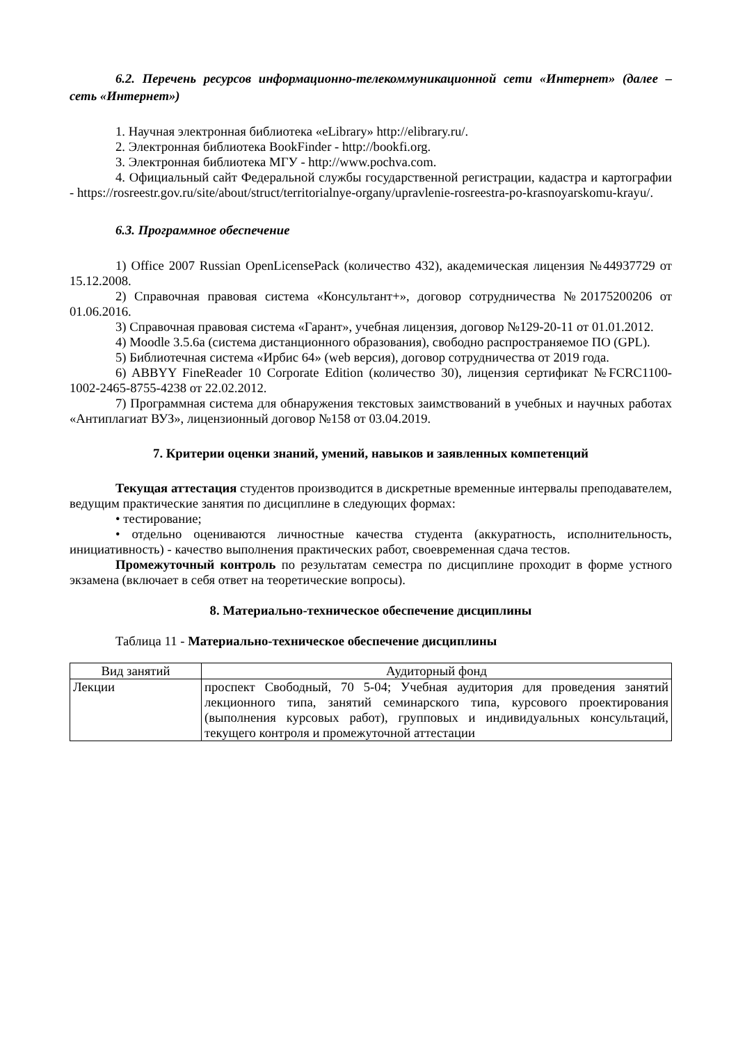6.2. Перечень ресурсов информационно-телекоммуникационной сети «Интернет» (далее – сеть «Интернет»)
1. Научная электронная библиотека «eLibrary» http://elibrary.ru/.
2. Электронная библиотека BookFinder - http://bookfi.org.
3. Электронная библиотека МГУ - http://www.pochva.com.
4. Официальный сайт Федеральной службы государственной регистрации, кадастра и картографии - https://rosreestr.gov.ru/site/about/struct/territorialnye-organy/upravlenie-rosreestra-po-krasnoyarskomu-krayu/.
6.3. Программное обеспечение
1) Office 2007 Russian OpenLicensePack (количество 432), академическая лицензия №44937729 от 15.12.2008.
2) Справочная правовая система «Консультант+», договор сотрудничества №20175200206 от 01.06.2016.
3) Справочная правовая система «Гарант», учебная лицензия, договор №129-20-11 от 01.01.2012.
4) Moodle 3.5.6a (система дистанционного образования), свободно распространяемое ПО (GPL).
5) Библиотечная система «Ирбис 64» (web версия), договор сотрудничества от 2019 года.
6) ABBYY FineReader 10 Corporate Edition (количество 30), лицензия сертификат №FCRC1100-1002-2465-8755-4238 от 22.02.2012.
7) Программная система для обнаружения текстовых заимствований в учебных и научных работах «Антиплагиат ВУЗ», лицензионный договор №158 от 03.04.2019.
7. Критерии оценки знаний, умений, навыков и заявленных компетенций
Текущая аттестация студентов производится в дискретные временные интервалы преподавателем, ведущим практические занятия по дисциплине в следующих формах:
• тестирование;
• отдельно оцениваются личностные качества студента (аккуратность, исполнительность, инициативность) - качество выполнения практических работ, своевременная сдача тестов.
Промежуточный контроль по результатам семестра по дисциплине проходит в форме устного экзамена (включает в себя ответ на теоретические вопросы).
8. Материально-техническое обеспечение дисциплины
Таблица 11 - Материально-техническое обеспечение дисциплины
| Вид занятий | Аудиторный фонд |
| --- | --- |
| Лекции | проспект Свободный, 70 5-04; Учебная аудитория для проведения занятий лекционного типа, занятий семинарского типа, курсового проектирования (выполнения курсовых работ), групповых и индивидуальных консультаций, текущего контроля и промежуточной аттестации |